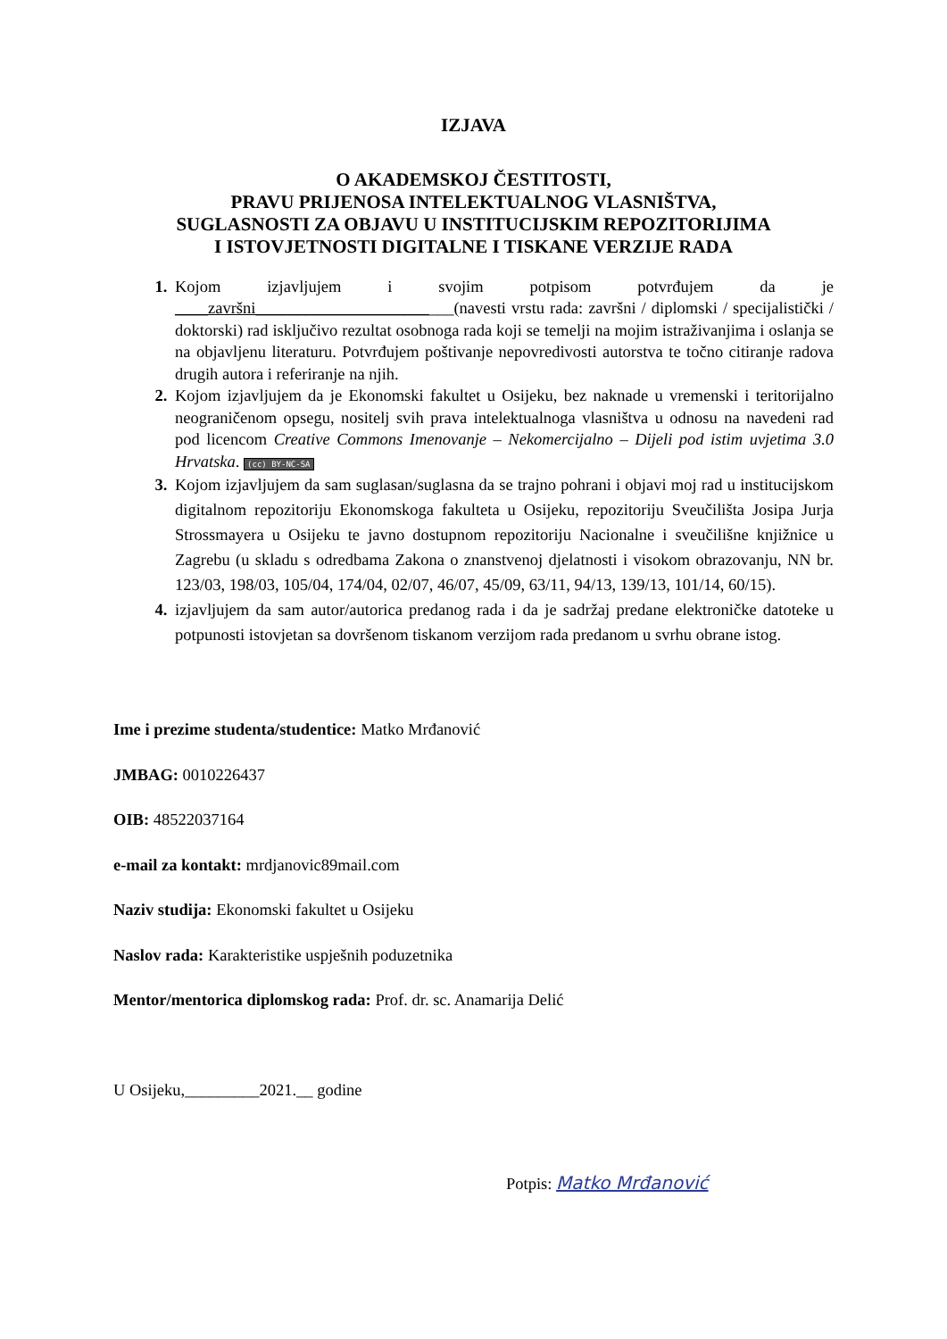IZJAVA
O AKADEMSKOJ ČESTITOSTI,
PRAVU PRIJENOSA INTELEKTUALNOG VLASNIŠTVA,
SUGLASNOSTI ZA OBJAVU U INSTITUCIJSKIM REPOZITORIJIMA
I ISTOVJETNOSTI DIGITALNE I TISKANE VERZIJE RADA
Kojom izjavljujem i svojim potpisom potvrđujem da je ____završni________________________(navesti vrstu rada: završni / diplomski / specijalistički / doktorski) rad isključivo rezultat osobnoga rada koji se temelji na mojim istraživanjima i oslanja se na objavljenu literaturu. Potvrđujem poštivanje nepovredivosti autorstva te točno citiranje radova drugih autora i referiranje na njih.
Kojom izjavljujem da je Ekonomski fakultet u Osijeku, bez naknade u vremenski i teritorijalno neograničenom opsegu, nositelj svih prava intelektualnoga vlasništva u odnosu na navedeni rad pod licencom Creative Commons Imenovanje – Nekomercijalno – Dijeli pod istim uvjetima 3.0 Hrvatska. (cc) BY-NC-SA
Kojom izjavljujem da sam suglasan/suglasna da se trajno pohrani i objavi moj rad u institucijskom digitalnom repozitoriju Ekonomskoga fakulteta u Osijeku, repozitoriju Sveučilišta Josipa Jurja Strossmayera u Osijeku te javno dostupnom repozitoriju Nacionalne i sveučilišne knjižnice u Zagrebu (u skladu s odredbama Zakona o znanstvenoj djelatnosti i visokom obrazovanju, NN br. 123/03, 198/03, 105/04, 174/04, 02/07, 46/07, 45/09, 63/11, 94/13, 139/13, 101/14, 60/15).
izjavljujem da sam autor/autorica predanog rada i da je sadržaj predane elektroničke datoteke u potpunosti istovjetan sa dovršenom tiskanom verzijom rada predanom u svrhu obrane istog.
Ime i prezime studenta/studentice: Matko Mrđanović
JMBAG: 0010226437
OIB: 48522037164
e-mail za kontakt: mrdjanovic89mail.com
Naziv studija: Ekonomski fakultet u Osijeku
Naslov rada: Karakteristike uspješnih poduzetnika
Mentor/mentorica diplomskog rada: Prof. dr. sc. Anamarija Delić
U Osijeku,_________2021.__ godine
Potpis: Matko Mrđanović